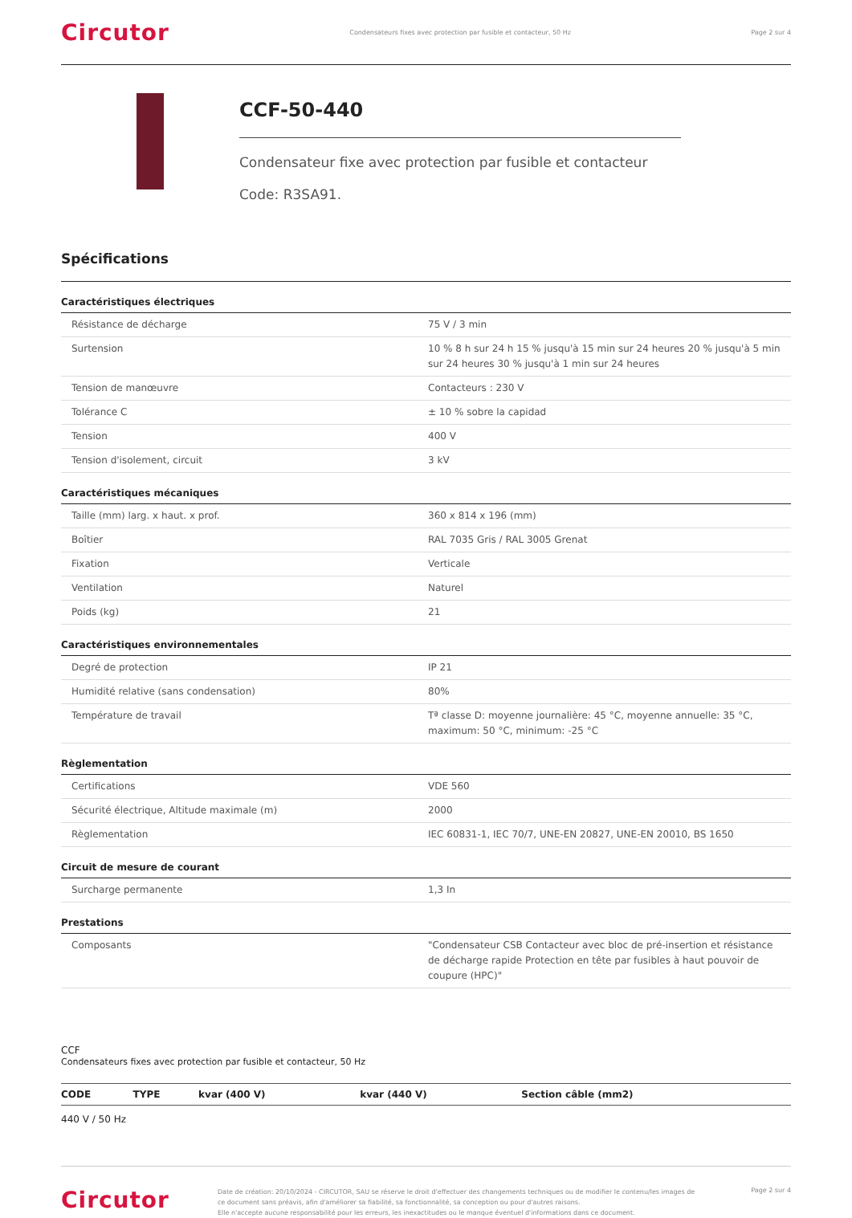Circutor
Condensateurs fixes avec protection par fusible et contacteur, 50 Hz
Page 2 sur 4
CCF-50-440
Condensateur fixe avec protection par fusible et contacteur
Code: R3SA91.
Spécifications
Caractéristiques électriques
| Résistance de décharge | 75 V / 3 min |
| Surtension | 10 % 8 h sur 24 h 15 % jusqu'à 15 min sur 24 heures 20 % jusqu'à 5 min sur 24 heures 30 % jusqu'à 1 min sur 24 heures |
| Tension de manœuvre | Contacteurs : 230 V |
| Tolérance C | ± 10 % sobre la capidad |
| Tension | 400 V |
| Tension d'isolement, circuit | 3 kV |
Caractéristiques mécaniques
| Taille (mm) larg. x haut. x prof. | 360 x 814 x 196 (mm) |
| Boîtier | RAL 7035 Gris / RAL 3005 Grenat |
| Fixation | Verticale |
| Ventilation | Naturel |
| Poids (kg) | 21 |
Caractéristiques environnementales
| Degré de protection | IP 21 |
| Humidité relative (sans condensation) | 80% |
| Température de travail | Tª classe D: moyenne journalière: 45 °C, moyenne annuelle: 35 °C, maximum: 50 °C, minimum: -25 °C |
Règlementation
| Certifications | VDE 560 |
| Sécurité électrique, Altitude maximale (m) | 2000 |
| Règlementation | IEC 60831-1, IEC 70/7, UNE-EN 20827, UNE-EN 20010, BS 1650 |
Circuit de mesure de courant
| Surcharge permanente | 1,3 In |
Prestations
| Composants | "Condensateur CSB Contacteur avec bloc de pré-insertion et résistance de décharge rapide Protection en tête par fusibles à haut pouvoir de coupure (HPC)" |
CCF
Condensateurs fixes avec protection par fusible et contacteur, 50 Hz
| CODE | TYPE | kvar (400 V) | kvar (440 V) | Section câble (mm2) |
| --- | --- | --- | --- | --- |
| 440 V / 50 Hz | | | | |
Circutor
Date de création: 20/10/2024 - CIRCUTOR, SAU se réserve le droit d'effectuer des changements techniques ou de modifier le contenu/les images de ce document sans préavis, afin d'améliorer sa fiabilité, sa fonctionnalité, sa conception ou pour d'autres raisons.
Elle n'accepte aucune responsabilité pour les erreurs, les inexactitudes ou le manque éventuel d'informations dans ce document.
Page 2 sur 4